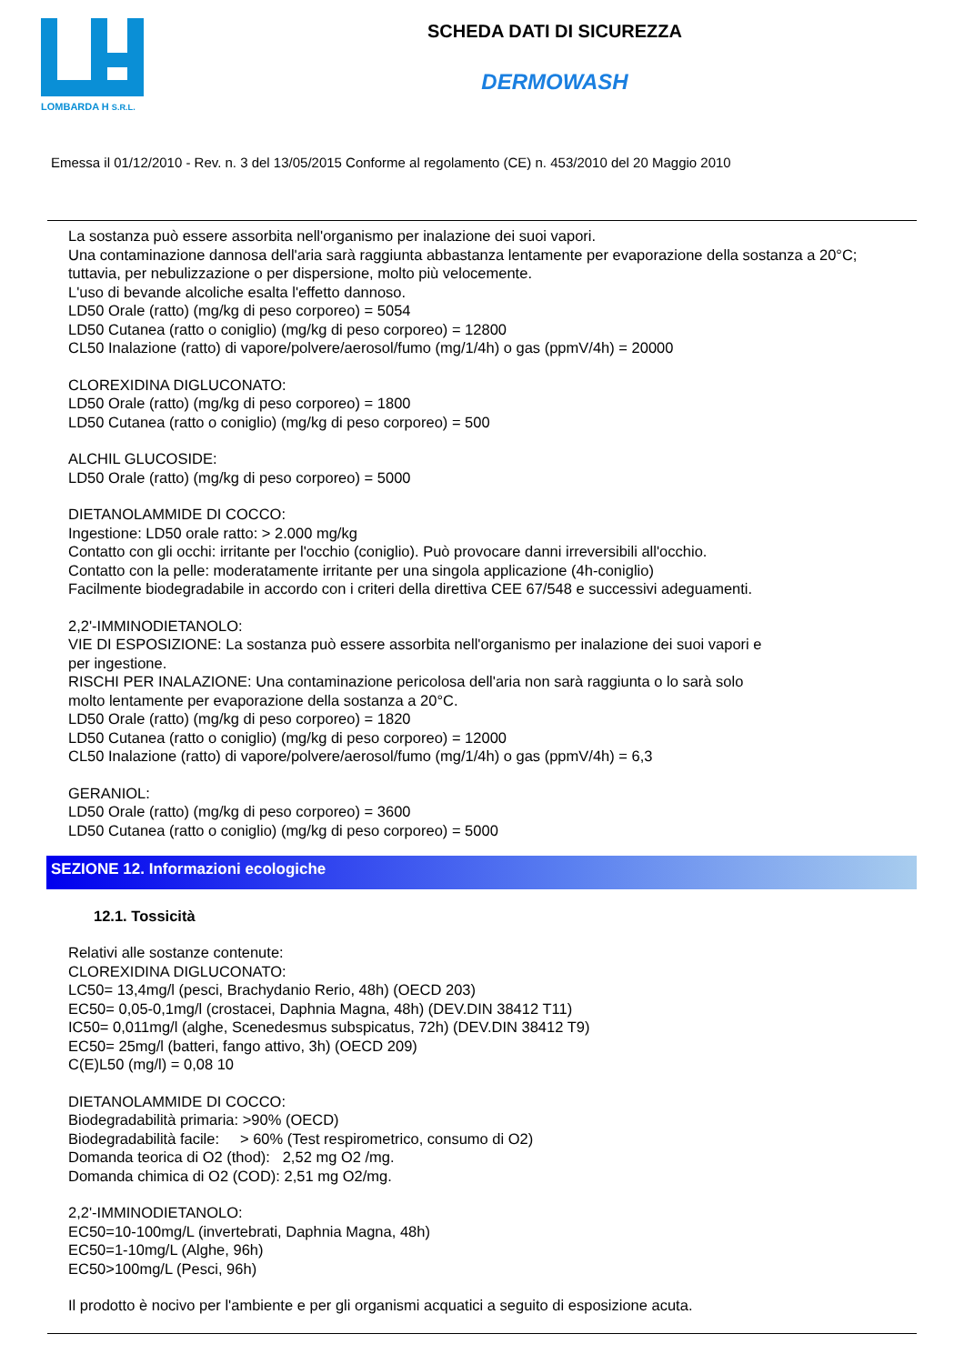LOMBARDA H S.R.L.
SCHEDA DATI DI SICUREZZA
DERMOWASH
Emessa il 01/12/2010 - Rev. n. 3 del 13/05/2015 Conforme al regolamento (CE) n. 453/2010 del 20 Maggio 2010
La sostanza può essere assorbita nell'organismo per inalazione dei suoi vapori.
Una contaminazione dannosa dell'aria sarà raggiunta abbastanza lentamente per evaporazione della sostanza a 20°C;
tuttavia, per nebulizzazione o per dispersione, molto più velocemente.
L'uso di bevande alcoliche esalta l'effetto dannoso.
LD50 Orale (ratto) (mg/kg di peso corporeo) = 5054
LD50 Cutanea (ratto o coniglio) (mg/kg di peso corporeo) = 12800
CL50 Inalazione (ratto) di vapore/polvere/aerosol/fumo (mg/1/4h) o gas (ppmV/4h) = 20000
CLOREXIDINA DIGLUCONATO:
LD50 Orale (ratto) (mg/kg di peso corporeo) = 1800
LD50 Cutanea (ratto o coniglio) (mg/kg di peso corporeo) = 500
ALCHIL GLUCOSIDE:
LD50 Orale (ratto) (mg/kg di peso corporeo) = 5000
DIETANOLAMMIDE DI COCCO:
Ingestione: LD50 orale ratto: > 2.000 mg/kg
Contatto con gli occhi: irritante per l'occhio (coniglio). Può provocare danni irreversibili all'occhio.
Contatto con la pelle: moderatamente irritante per una singola applicazione (4h-coniglio)
Facilmente biodegradabile in accordo con i criteri della direttiva CEE 67/548 e successivi adeguamenti.
2,2'-IMMINODIETANOLO:
VIE DI ESPOSIZIONE: La sostanza può essere assorbita nell'organismo per inalazione dei suoi vapori e
per ingestione.
RISCHI PER INALAZIONE: Una contaminazione pericolosa dell'aria non sarà raggiunta o lo sarà solo
molto lentamente per evaporazione della sostanza a 20°C.
LD50 Orale (ratto) (mg/kg di peso corporeo) = 1820
LD50 Cutanea (ratto o coniglio) (mg/kg di peso corporeo) = 12000
CL50 Inalazione (ratto) di vapore/polvere/aerosol/fumo (mg/1/4h) o gas (ppmV/4h) = 6,3
GERANIOL:
LD50 Orale (ratto) (mg/kg di peso corporeo) = 3600
LD50 Cutanea (ratto o coniglio) (mg/kg di peso corporeo) = 5000
SEZIONE 12. Informazioni ecologiche
12.1. Tossicità
Relativi alle sostanze contenute:
CLOREXIDINA DIGLUCONATO:
LC50= 13,4mg/l (pesci, Brachydanio Rerio, 48h) (OECD 203)
EC50= 0,05-0,1mg/l (crostacei, Daphnia Magna, 48h) (DEV.DIN 38412 T11)
IC50= 0,011mg/l (alghe, Scenedesmus subspicatus, 72h) (DEV.DIN 38412 T9)
EC50= 25mg/l (batteri, fango attivo, 3h) (OECD 209)
C(E)L50 (mg/l) = 0,08 10
DIETANOLAMMIDE DI COCCO:
Biodegradabilità primaria: >90% (OECD)
Biodegradabilità facile: > 60% (Test respirometrico, consumo di O2)
Domanda teorica di O2 (thod): 2,52 mg O2 /mg.
Domanda chimica di O2 (COD): 2,51 mg O2/mg.
2,2'-IMMINODIETANOLO:
EC50=10-100mg/L (invertebrati, Daphnia Magna, 48h)
EC50=1-10mg/L (Alghe, 96h)
EC50>100mg/L (Pesci, 96h)
Il prodotto è nocivo per l'ambiente e per gli organismi acquatici a seguito di esposizione acuta.